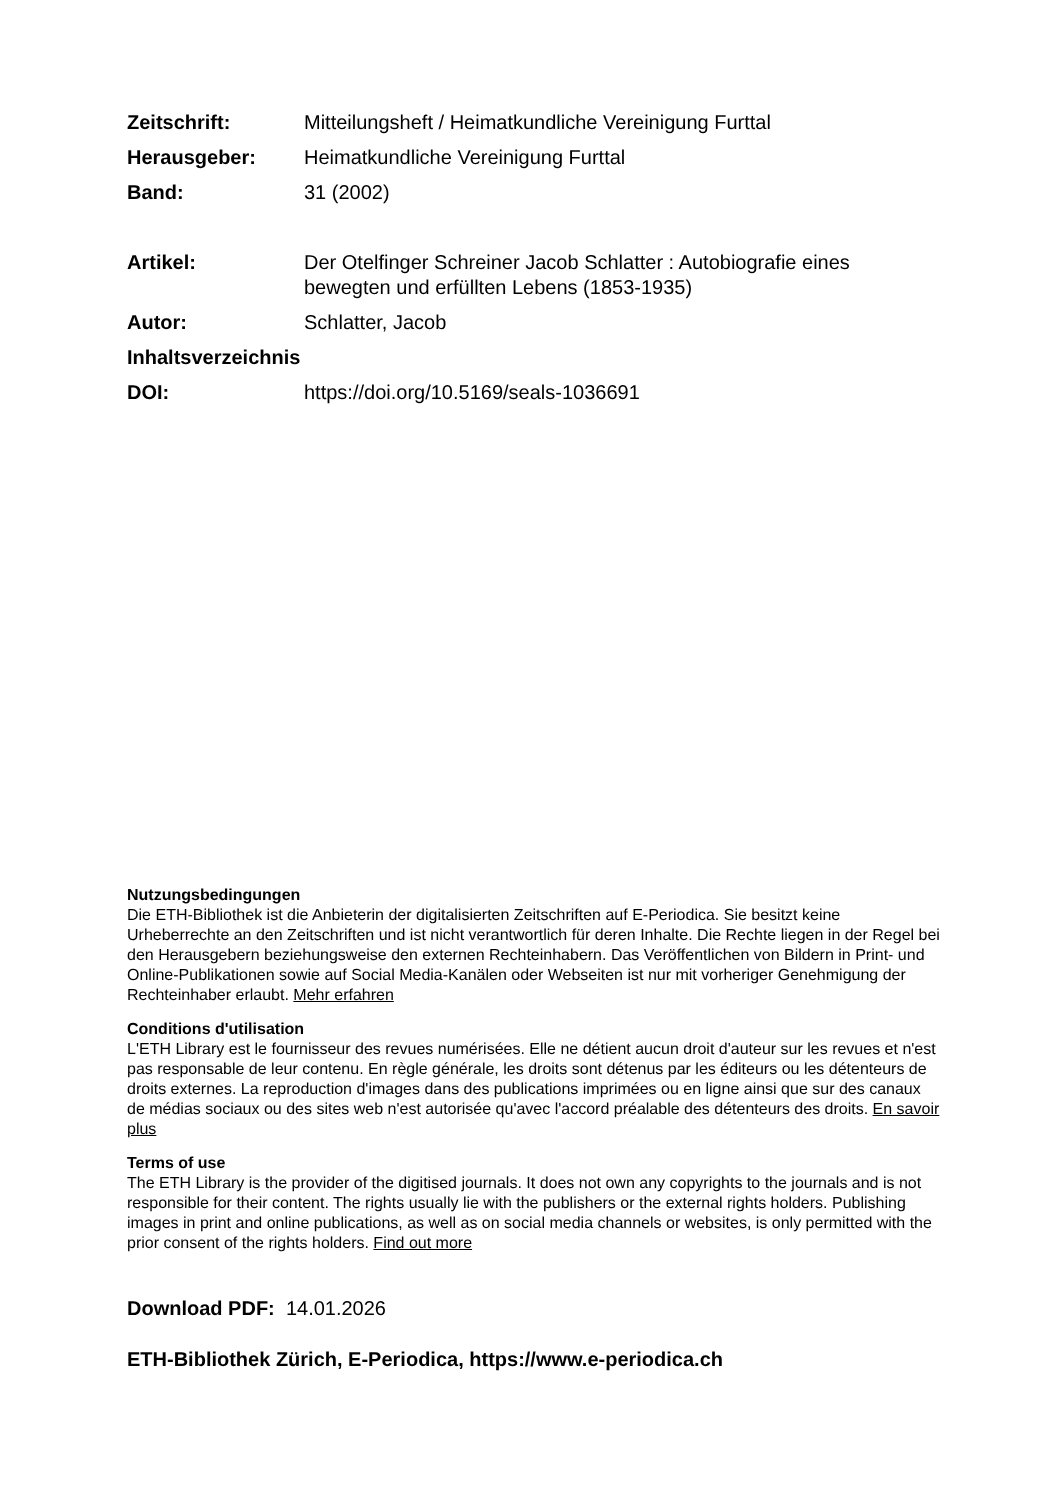Zeitschrift:
Mitteilungsheft / Heimatkundliche Vereinigung Furttal
Herausgeber:
Heimatkundliche Vereinigung Furttal
Band:
31 (2002)
Artikel:
Der Otelfinger Schreiner Jacob Schlatter : Autobiografie eines bewegten und erfüllten Lebens (1853-1935)
Autor:
Schlatter, Jacob
Inhaltsverzeichnis
DOI:
https://doi.org/10.5169/seals-1036691
Nutzungsbedingungen
Die ETH-Bibliothek ist die Anbieterin der digitalisierten Zeitschriften auf E-Periodica. Sie besitzt keine Urheberrechte an den Zeitschriften und ist nicht verantwortlich für deren Inhalte. Die Rechte liegen in der Regel bei den Herausgebern beziehungsweise den externen Rechteinhabern. Das Veröffentlichen von Bildern in Print- und Online-Publikationen sowie auf Social Media-Kanälen oder Webseiten ist nur mit vorheriger Genehmigung der Rechteinhaber erlaubt. Mehr erfahren
Conditions d'utilisation
L'ETH Library est le fournisseur des revues numérisées. Elle ne détient aucun droit d'auteur sur les revues et n'est pas responsable de leur contenu. En règle générale, les droits sont détenus par les éditeurs ou les détenteurs de droits externes. La reproduction d'images dans des publications imprimées ou en ligne ainsi que sur des canaux de médias sociaux ou des sites web n'est autorisée qu'avec l'accord préalable des détenteurs des droits. En savoir plus
Terms of use
The ETH Library is the provider of the digitised journals. It does not own any copyrights to the journals and is not responsible for their content. The rights usually lie with the publishers or the external rights holders. Publishing images in print and online publications, as well as on social media channels or websites, is only permitted with the prior consent of the rights holders. Find out more
Download PDF: 14.01.2026
ETH-Bibliothek Zürich, E-Periodica, https://www.e-periodica.ch